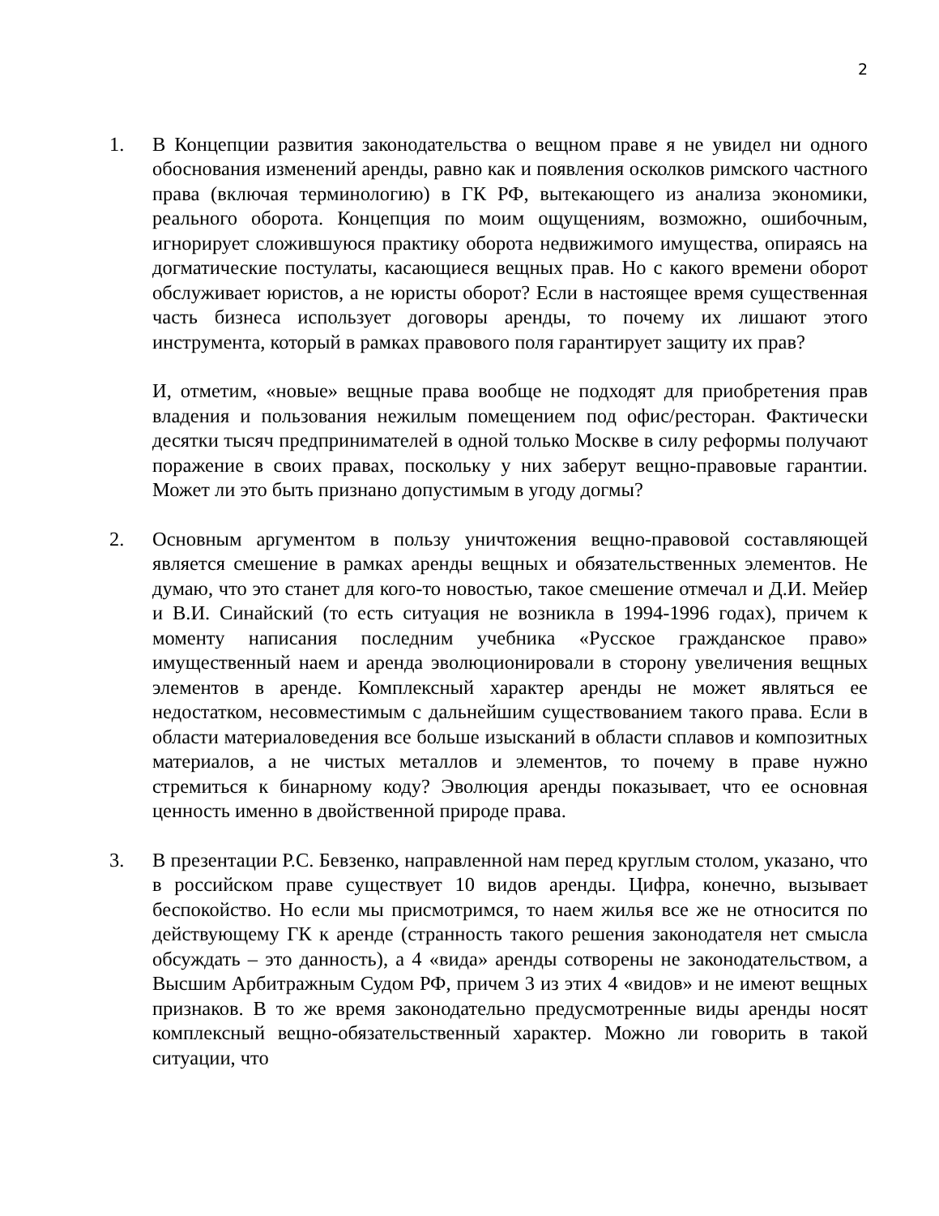2
1. В Концепции развития законодательства о вещном праве я не увидел ни одного обоснования изменений аренды, равно как и появления осколков римского частного права (включая терминологию) в ГК РФ, вытекающего из анализа экономики, реального оборота. Концепция по моим ощущениям, возможно, ошибочным, игнорирует сложившуюся практику оборота недвижимого имущества, опираясь на догматические постулаты, касающиеся вещных прав. Но с какого времени оборот обслуживает юристов, а не юристы оборот? Если в настоящее время существенная часть бизнеса использует договоры аренды, то почему их лишают этого инструмента, который в рамках правового поля гарантирует защиту их прав?
И, отметим, «новые» вещные права вообще не подходят для приобретения прав владения и пользования нежилым помещением под офис/ресторан. Фактически десятки тысяч предпринимателей в одной только Москве в силу реформы получают поражение в своих правах, поскольку у них заберут вещно-правовые гарантии. Может ли это быть признано допустимым в угоду догмы?
2. Основным аргументом в пользу уничтожения вещно-правовой составляющей является смешение в рамках аренды вещных и обязательственных элементов. Не думаю, что это станет для кого-то новостью, такое смешение отмечал и Д.И. Мейер и В.И. Синайский (то есть ситуация не возникла в 1994-1996 годах), причем к моменту написания последним учебника «Русское гражданское право» имущественный наем и аренда эволюционировали в сторону увеличения вещных элементов в аренде. Комплексный характер аренды не может являться ее недостатком, несовместимым с дальнейшим существованием такого права. Если в области материаловедения все больше изысканий в области сплавов и композитных материалов, а не чистых металлов и элементов, то почему в праве нужно стремиться к бинарному коду? Эволюция аренды показывает, что ее основная ценность именно в двойственной природе права.
3. В презентации Р.С. Бевзенко, направленной нам перед круглым столом, указано, что в российском праве существует 10 видов аренды. Цифра, конечно, вызывает беспокойство. Но если мы присмотримся, то наем жилья все же не относится по действующему ГК к аренде (странность такого решения законодателя нет смысла обсуждать – это данность), а 4 «вида» аренды сотворены не законодательством, а Высшим Арбитражным Судом РФ, причем 3 из этих 4 «видов» и не имеют вещных признаков. В то же время законодательно предусмотренные виды аренды носят комплексный вещно-обязательственный характер. Можно ли говорить в такой ситуации, что